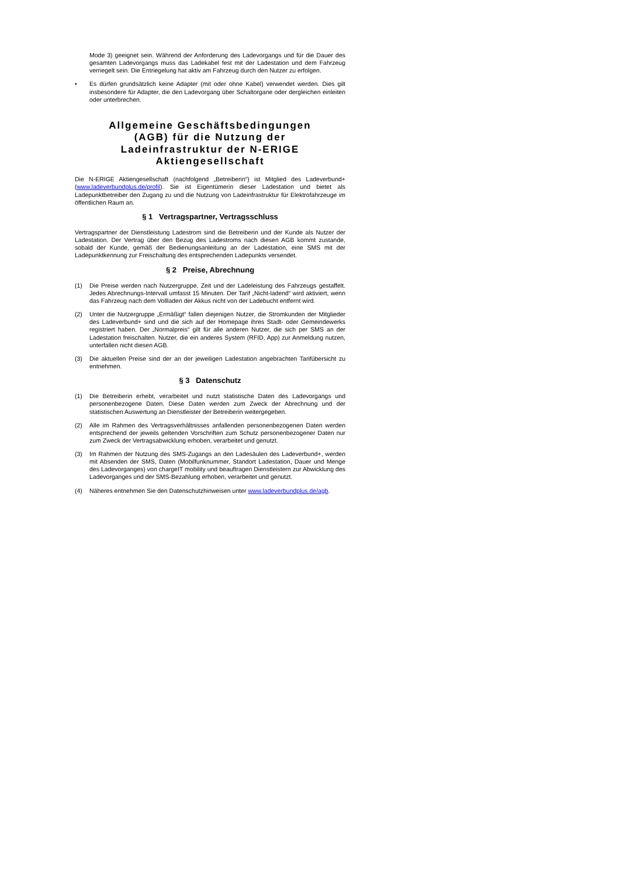Mode 3) geeignet sein. Während der Anforderung des Ladevorgangs und für die Dauer des gesamten Ladevorgangs muss das Ladekabel fest mit der Ladestation und dem Fahrzeug verriegelt sein. Die Entriegelung hat aktiv am Fahrzeug durch den Nutzer zu erfolgen.
• Es dürfen grundsätzlich keine Adapter (mit oder ohne Kabel) verwendet werden. Dies gilt insbesondere für Adapter, die den Ladevorgang über Schaltorgane oder dergleichen einleiten oder unterbrechen.
Allgemeine Geschäftsbedingungen (AGB) für die Nutzung der Ladeinfrastruktur der N-ERIGE Aktiengesellschaft
Die N-ERIGE Aktiengesellschaft (nachfolgend „Betreiberin“) ist Mitglied des Ladeverbund+ (www.ladeverbundplus.de/profil). Sie ist Eigentümerin dieser Ladestation und bietet als Ladepunktbetreiber den Zugang zu und die Nutzung von Ladeinfrastruktur für Elektrofahrzeuge im öffentlichen Raum an.
§ 1 Vertragspartner, Vertragsschluss
Vertragspartner der Dienstleistung Ladestrom sind die Betreiberin und der Kunde als Nutzer der Ladestation. Der Vertrag über den Bezug des Ladestroms nach diesen AGB kommt zustande, sobald der Kunde, gemäß der Bedienungsanleitung an der Ladestation, eine SMS mit der Ladepunktkennung zur Freischaltung des entsprechenden Ladepunkts versendet.
§ 2 Preise, Abrechnung
(1) Die Preise werden nach Nutzergruppe, Zeit und der Ladeleistung des Fahrzeugs gestaffelt. Jedes Abrechnungs-Intervall umfasst 15 Minuten. Der Tarif „Nicht-ladend“ wird aktiviert, wenn das Fahrzeug nach dem Vollladen der Akkus nicht von der Ladebucht entfernt wird.
(2) Unter die Nutzergruppe „Ermäßigt“ fallen diejenigen Nutzer, die Stromkunden der Mitglieder des Ladeverbund+ sind und die sich auf der Homepage ihres Stadt- oder Gemeindewerks registriert haben. Der „Normalpreis“ gilt für alle anderen Nutzer, die sich per SMS an der Ladestation freischalten. Nutzer, die ein anderes System (RFID, App) zur Anmeldung nutzen, unterfallen nicht diesen AGB.
(3) Die aktuellen Preise sind der an der jeweiligen Ladestation angebrachten Tarifübersicht zu entnehmen.
§ 3 Datenschutz
(1) Die Betreiberin erhebt, verarbeitet und nutzt statistische Daten des Ladevorgangs und personenbezogene Daten. Diese Daten werden zum Zweck der Abrechnung und der statistischen Auswertung an Dienstleister der Betreiberin weitergegeben.
(2) Alle im Rahmen des Vertragsverhältnisses anfallenden personenbezogenen Daten werden entsprechend der jeweils geltenden Vorschriften zum Schutz personenbezogener Daten nur zum Zweck der Vertragsabwicklung erhoben, verarbeitet und genutzt.
(3) Im Rahmen der Nutzung des SMS-Zugangs an den Ladesäulen des Ladeverbund+, werden mit Absenden der SMS, Daten (Mobilfunknummer, Standort Ladestation, Dauer und Menge des Ladevorganges) von chargeIT mobility und beauftragen Dienstleistern zur Abwicklung des Ladevorganges und der SMS-Bezahlung erhoben, verarbeitet und genutzt.
(4) Näheres entnehmen Sie den Datenschutzhinweisen unter www.ladeverbundplus.de/agb.